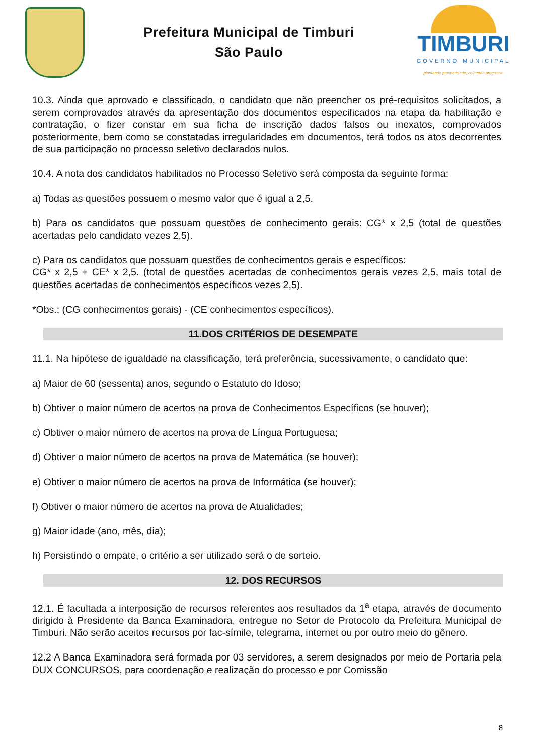Prefeitura Municipal de Timburi
São Paulo
TIMBURI
GOVERNO MUNICIPAL
plantando prosperidade, colhendo progresso
10.3. Ainda que aprovado e classificado, o candidato que não preencher os pré-requisitos solicitados, a serem comprovados através da apresentação dos documentos especificados na etapa da habilitação e contratação, o fizer constar em sua ficha de inscrição dados falsos ou inexatos, comprovados posteriormente, bem como se constatadas irregularidades em documentos, terá todos os atos decorrentes de sua participação no processo seletivo declarados nulos.
10.4. A nota dos candidatos habilitados no Processo Seletivo será composta da seguinte forma:
a) Todas as questões possuem o mesmo valor que é igual a 2,5.
b) Para os candidatos que possuam questões de conhecimento gerais: CG* x 2,5 (total de questões acertadas pelo candidato vezes 2,5).
c) Para os candidatos que possuam questões de conhecimentos gerais e específicos:
CG* x 2,5 + CE* x 2,5. (total de questões acertadas de conhecimentos gerais vezes 2,5, mais total de questões acertadas de conhecimentos específicos vezes 2,5).
*Obs.: (CG conhecimentos gerais) - (CE conhecimentos específicos).
11.DOS CRITÉRIOS DE DESEMPATE
11.1. Na hipótese de igualdade na classificação, terá preferência, sucessivamente, o candidato que:
a) Maior de 60 (sessenta) anos, segundo o Estatuto do Idoso;
b) Obtiver o maior número de acertos na prova de Conhecimentos Específicos (se houver);
c) Obtiver o maior número de acertos na prova de Língua Portuguesa;
d) Obtiver o maior número de acertos na prova de Matemática (se houver);
e) Obtiver o maior número de acertos na prova de Informática (se houver);
f) Obtiver o maior número de acertos na prova de Atualidades;
g) Maior idade (ano, mês, dia);
h) Persistindo o empate, o critério a ser utilizado será o de sorteio.
12. DOS RECURSOS
12.1. É facultada a interposição de recursos referentes aos resultados da 1<sup>a</sup> etapa, através de documento dirigido à Presidente da Banca Examinadora, entregue no Setor de Protocolo da Prefeitura Municipal de Timburi. Não serão aceitos recursos por fac-símile, telegrama, internet ou por outro meio do gênero.
12.2 A Banca Examinadora será formada por 03 servidores, a serem designados por meio de Portaria pela DUX CONCURSOS, para coordenação e realização do processo e por Comissão
8